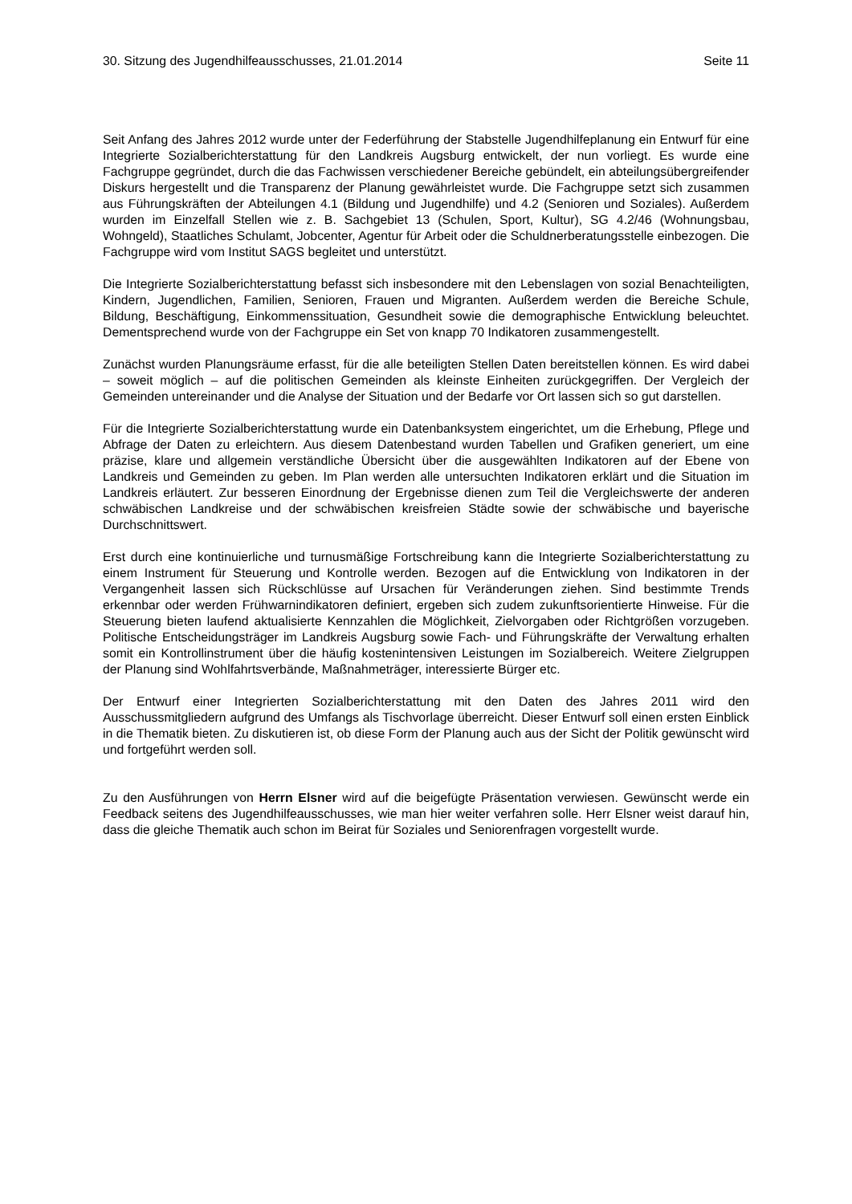30. Sitzung des Jugendhilfeausschusses, 21.01.2014 Seite 11
Seit Anfang des Jahres 2012 wurde unter der Federführung der Stabstelle Jugendhilfeplanung ein Entwurf für eine Integrierte Sozialberichterstattung für den Landkreis Augsburg entwickelt, der nun vorliegt. Es wurde eine Fachgruppe gegründet, durch die das Fachwissen verschiedener Bereiche gebündelt, ein abteilungsübergreifender Diskurs hergestellt und die Transparenz der Planung gewährleistet wurde. Die Fachgruppe setzt sich zusammen aus Führungskräften der Abteilungen 4.1 (Bildung und Jugendhilfe) und 4.2 (Senioren und Soziales). Außerdem wurden im Einzelfall Stellen wie z. B. Sachgebiet 13 (Schulen, Sport, Kultur), SG 4.2/46 (Wohnungsbau, Wohngeld), Staatliches Schulamt, Jobcenter, Agentur für Arbeit oder die Schuldnerberatungsstelle einbezogen. Die Fachgruppe wird vom Institut SAGS begleitet und unterstützt.
Die Integrierte Sozialberichterstattung befasst sich insbesondere mit den Lebenslagen von sozial Benachteiligten, Kindern, Jugendlichen, Familien, Senioren, Frauen und Migranten. Außerdem werden die Bereiche Schule, Bildung, Beschäftigung, Einkommenssituation, Gesundheit sowie die demographische Entwicklung beleuchtet. Dementsprechend wurde von der Fachgruppe ein Set von knapp 70 Indikatoren zusammengestellt.
Zunächst wurden Planungsräume erfasst, für die alle beteiligten Stellen Daten bereitstellen können. Es wird dabei – soweit möglich – auf die politischen Gemeinden als kleinste Einheiten zurückgegriffen. Der Vergleich der Gemeinden untereinander und die Analyse der Situation und der Bedarfe vor Ort lassen sich so gut darstellen.
Für die Integrierte Sozialberichterstattung wurde ein Datenbanksystem eingerichtet, um die Erhebung, Pflege und Abfrage der Daten zu erleichtern. Aus diesem Datenbestand wurden Tabellen und Grafiken generiert, um eine präzise, klare und allgemein verständliche Übersicht über die ausgewählten Indikatoren auf der Ebene von Landkreis und Gemeinden zu geben. Im Plan werden alle untersuchten Indikatoren erklärt und die Situation im Landkreis erläutert. Zur besseren Einordnung der Ergebnisse dienen zum Teil die Vergleichswerte der anderen schwäbischen Landkreise und der schwäbischen kreisfreien Städte sowie der schwäbische und bayerische Durchschnittswert.
Erst durch eine kontinuierliche und turnusmäßige Fortschreibung kann die Integrierte Sozialberichterstattung zu einem Instrument für Steuerung und Kontrolle werden. Bezogen auf die Entwicklung von Indikatoren in der Vergangenheit lassen sich Rückschlüsse auf Ursachen für Veränderungen ziehen. Sind bestimmte Trends erkennbar oder werden Frühwarnindikatoren definiert, ergeben sich zudem zukunftsorientierte Hinweise. Für die Steuerung bieten laufend aktualisierte Kennzahlen die Möglichkeit, Zielvorgaben oder Richtgrößen vorzugeben. Politische Entscheidungsträger im Landkreis Augsburg sowie Fach- und Führungskräfte der Verwaltung erhalten somit ein Kontrollinstrument über die häufig kostenintensiven Leistungen im Sozialbereich. Weitere Zielgruppen der Planung sind Wohlfahrtsverbände, Maßnahmeträger, interessierte Bürger etc.
Der Entwurf einer Integrierten Sozialberichterstattung mit den Daten des Jahres 2011 wird den Ausschussmitgliedern aufgrund des Umfangs als Tischvorlage überreicht. Dieser Entwurf soll einen ersten Einblick in die Thematik bieten. Zu diskutieren ist, ob diese Form der Planung auch aus der Sicht der Politik gewünscht wird und fortgeführt werden soll.
Zu den Ausführungen von Herrn Elsner wird auf die beigefügte Präsentation verwiesen. Gewünscht werde ein Feedback seitens des Jugendhilfeausschusses, wie man hier weiter verfahren solle. Herr Elsner weist darauf hin, dass die gleiche Thematik auch schon im Beirat für Soziales und Seniorenfragen vorgestellt wurde.